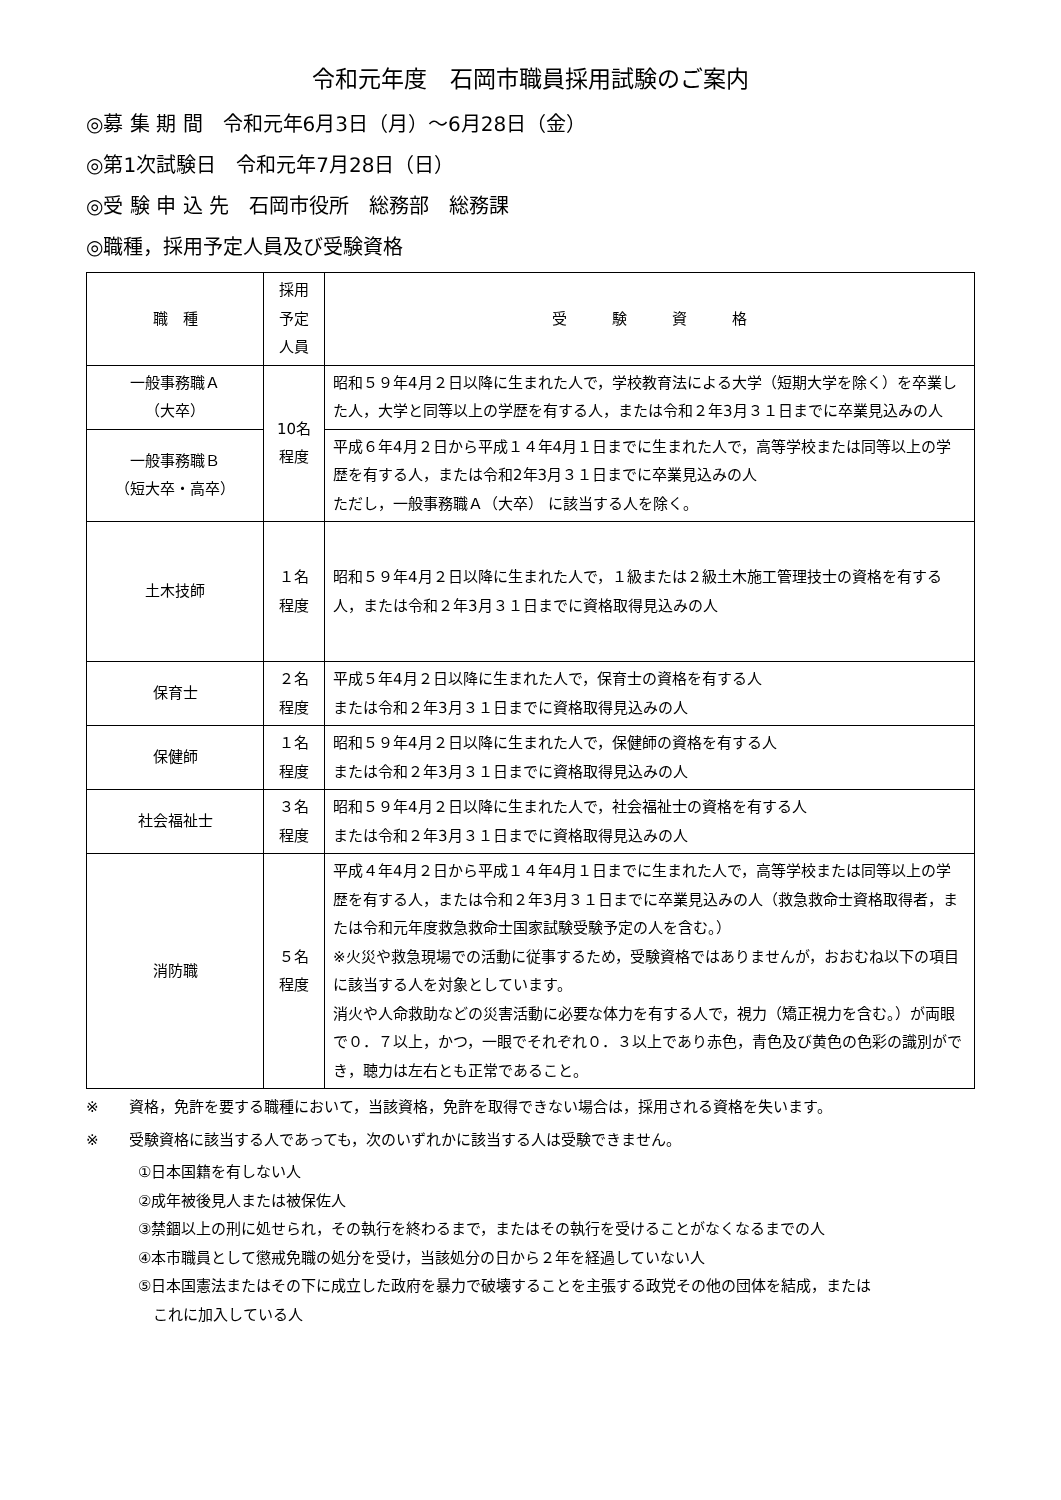令和元年度　石岡市職員採用試験のご案内
◎募 集 期 間　令和元年6月3日（月）～6月28日（金）
◎第1次試験日　令和元年7月28日（日）
◎受 験 申 込 先　石岡市役所　総務部　総務課
◎職種，採用予定人員及び受験資格
| 職 種 | 採用 予定 人員 | 受 験 資 格 |
| --- | --- | --- |
| 一般事務職Ａ （大卒） | 10名 程度 | 昭和５９年4月２日以降に生まれた人で，学校教育法による大学（短期大学を除く）を卒業した人，大学と同等以上の学歴を有する人，または令和２年3月３１日までに卒業見込みの人 |
| 一般事務職Ｂ （短大卒・高卒） | | 平成６年4月２日から平成１４年4月１日までに生まれた人で，高等学校または同等以上の学歴を有する人，または令和2年3月３１日までに卒業見込みの人 ただし，一般事務職Ａ（大卒） に該当する人を除く。 |
| 土木技師 | １名 程度 | 昭和５９年4月２日以降に生まれた人で，１級または２級土木施工管理技士の資格を有する人，または令和２年3月３１日までに資格取得見込みの人 |
| 保育士 | ２名 程度 | 平成５年4月２日以降に生まれた人で，保育士の資格を有する人 または令和２年3月３１日までに資格取得見込みの人 |
| 保健師 | １名 程度 | 昭和５９年4月２日以降に生まれた人で，保健師の資格を有する人 または令和２年3月３１日までに資格取得見込みの人 |
| 社会福祉士 | ３名 程度 | 昭和５９年4月２日以降に生まれた人で，社会福祉士の資格を有する人 または令和２年3月３１日までに資格取得見込みの人 |
| 消防職 | ５名 程度 | 平成４年4月２日から平成１４年4月１日までに生まれた人で，高等学校または同等以上の学歴を有する人，または令和２年3月３１日までに卒業見込みの人（救急救命士資格取得者，または令和元年度救急救命士国家試験受験予定の人を含む。） ※火災や救急現場での活動に従事するため，受験資格ではありませんが，おおむね以下の項目に該当する人を対象としています。 消火や人命救助などの災害活動に必要な体力を有する人で，視力（矯正視力を含む。）が両眼で０．７以上，かつ，一眼でそれぞれ０．３以上であり赤色，青色及び黄色の色彩の識別ができ，聴力は左右とも正常であること。 |
※　　資格，免許を要する職種において，当該資格，免許を取得できない場合は，採用される資格を失います。
※　　受験資格に該当する人であっても，次のいずれかに該当する人は受験できません。
①日本国籍を有しない人
②成年被後見人または被保佐人
③禁錮以上の刑に処せられ，その執行を終わるまで，またはその執行を受けることがなくなるまでの人
④本市職員として懲戒免職の処分を受け，当該処分の日から２年を経過していない人
⑤日本国憲法またはその下に成立した政府を暴力で破壊することを主張する政党その他の団体を結成，または
　これに加入している人